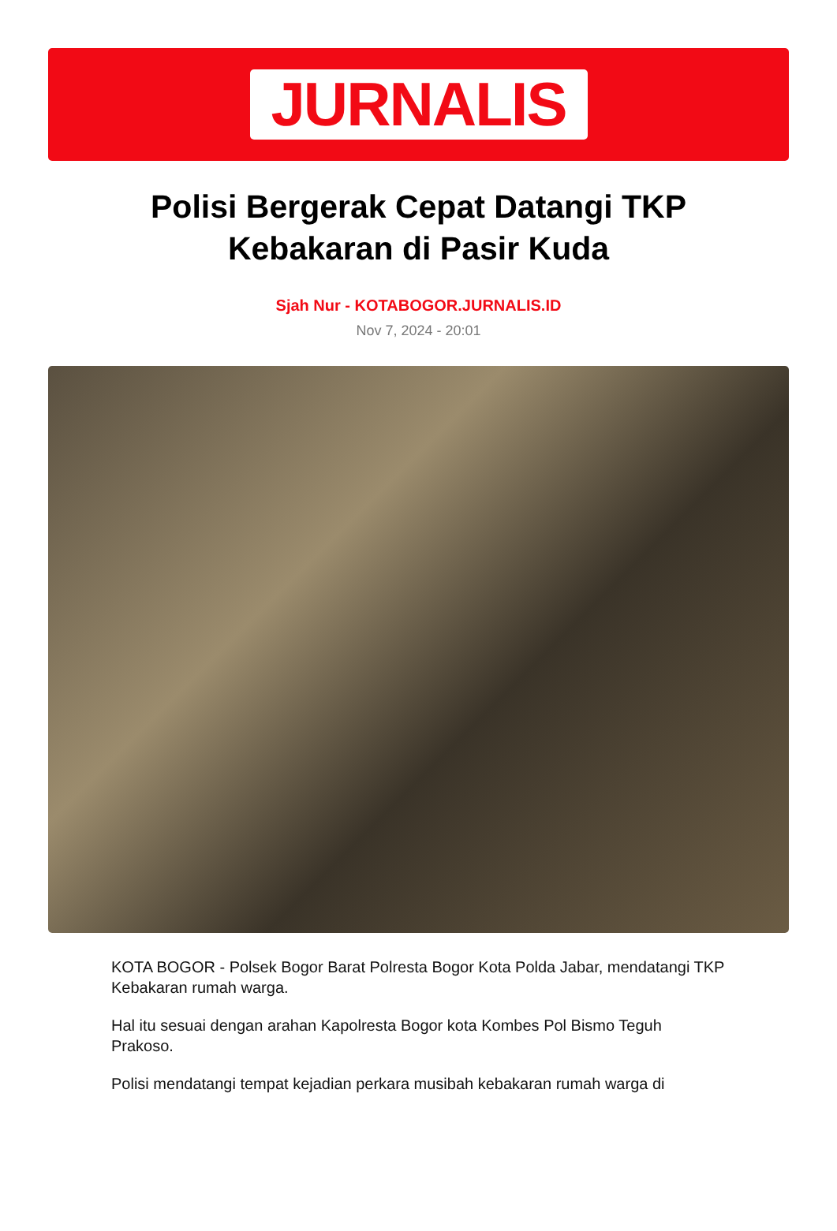JURNALIS
Polisi Bergerak Cepat Datangi TKP Kebakaran di Pasir Kuda
Sjah Nur - KOTABOGOR.JURNALIS.ID
Nov 7, 2024 - 20:01
KOTA BOGOR - Polsek Bogor Barat Polresta Bogor Kota Polda Jabar, mendatangi TKP Kebakaran rumah warga.
Hal itu sesuai dengan arahan Kapolresta Bogor kota Kombes Pol Bismo Teguh Prakoso.
Polisi mendatangi tempat kejadian perkara musibah kebakaran rumah warga di